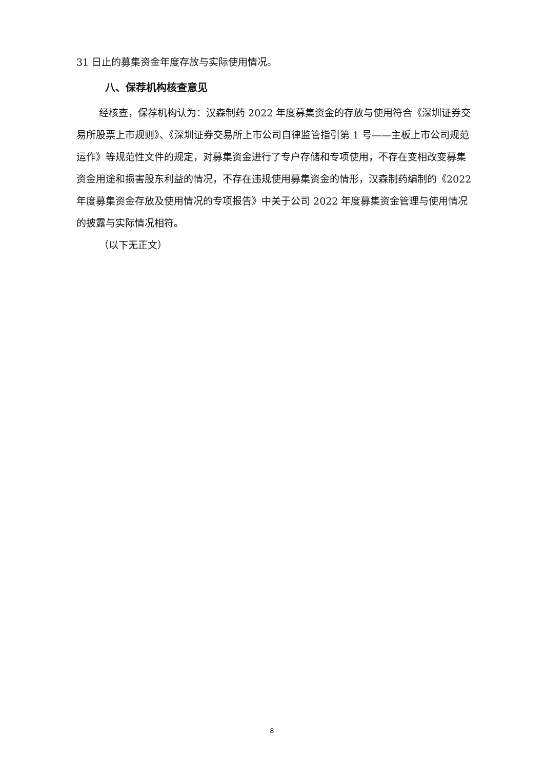31 日止的募集资金年度存放与实际使用情况。
八、保荐机构核查意见
经核查，保荐机构认为：汉森制药 2022 年度募集资金的存放与使用符合《深圳证券交易所股票上市规则》、《深圳证券交易所上市公司自律监管指引第 1 号——主板上市公司规范运作》等规范性文件的规定，对募集资金进行了专户存储和专项使用，不存在变相改变募集资金用途和损害股东利益的情况，不存在违规使用募集资金的情形，汉森制药编制的《2022 年度募集资金存放及使用情况的专项报告》中关于公司 2022 年度募集资金管理与使用情况的披露与实际情况相符。
（以下无正文）
8